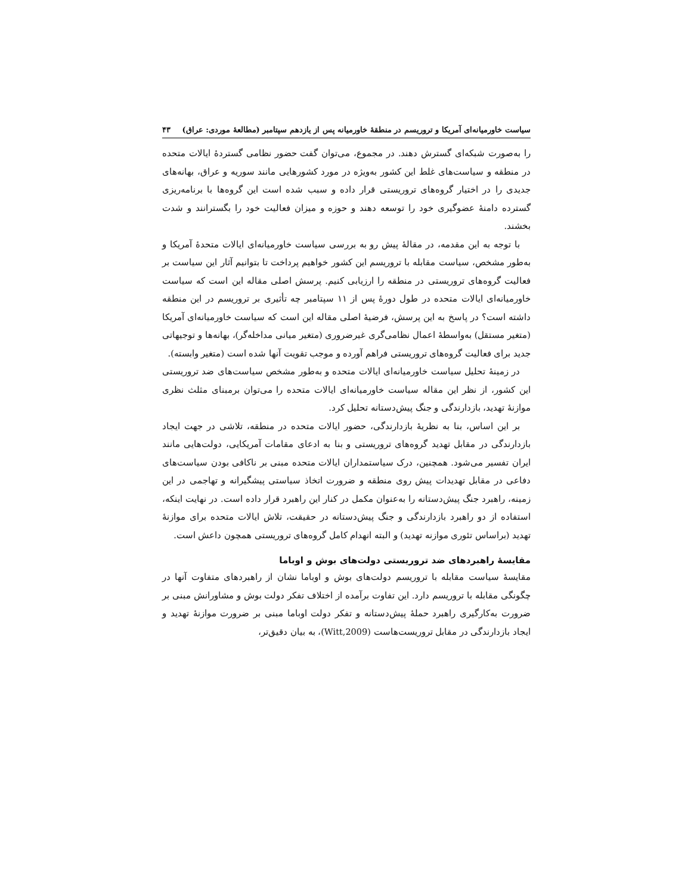سیاست خاورمیانه‌ای آمریکا و تروریسم در منطقهٔ خاورمیانه پس از یازدهم سپتامبر (مطالعهٔ موردی: عراق) ۴۳
را به‌صورت شبکه‌ای گسترش دهند. در مجموع، می‌توان گفت حضور نظامی گستردهٔ ایالات متحده در منطقه و سیاست‌های غلط این کشور به‌ویژه در مورد کشورهایی مانند سوریه و عراق، بهانه‌های جدیدی را در اختیار گروه‌های تروریستی قرار داده و سبب شده است این گروه‌ها با برنامه‌ریزی گسترده دامنهٔ عضوگیری خود را توسعه دهند و حوزه و میزان فعالیت خود را بگسترانند و شدت بخشند.
با توجه به این مقدمه، در مقالهٔ پیش رو به بررسی سیاست خاورمیانه‌ای ایالات متحدهٔ آمریکا و به‌طور مشخص، سیاست مقابله با تروریسم این کشور خواهیم پرداخت تا بتوانیم آثار این سیاست بر فعالیت گروه‌های تروریستی در منطقه را ارزیابی کنیم. پرسش اصلی مقاله این است که سیاست خاورمیانه‌ای ایالات متحده در طول دورهٔ پس از ۱۱ سپتامبر چه تأثیری بر تروریسم در این منطقه داشته است؟ در پاسخ به این پرسش، فرضیهٔ اصلی مقاله این است که سیاست خاورمیانه‌ای آمریکا (متغیر مستقل) به‌واسطهٔ اعمال نظامی‌گری غیرضروری (متغیر میانی مداخله‌گر)، بهانه‌ها و توجیهاتی جدید برای فعالیت گروه‌های تروریستی فراهم آورده و موجب تقویت آنها شده است (متغیر وابسته).
در زمینهٔ تحلیل سیاست خاورمیانه‌ای ایالات متحده و به‌طور مشخص سیاست‌های ضد تروریستی این کشور، از نظر این مقاله سیاست خاورمیانه‌ای ایالات متحده را می‌توان برمبنای مثلث نظری موازنهٔ تهدید، بازدارندگی و جنگ پیش‌دستانه تحلیل کرد.
بر این اساس، بنا به نظریهٔ بازدارندگی، حضور ایالات متحده در منطقه، تلاشی در جهت ایجاد بازدارندگی در مقابل تهدید گروه‌های تروریستی و بنا به ادعای مقامات آمریکایی، دولت‌هایی مانند ایران تفسیر می‌شود. همچنین، درک سیاستمداران ایالات متحده مبنی بر ناکافی بودن سیاست‌های دفاعی در مقابل تهدیدات پیش روی منطقه و ضرورت اتخاذ سیاستی پیشگیرانه و تهاجمی در این زمینه، راهبرد جنگ پیش‌دستانه را به‌عنوان مکمل در کنار این راهبرد قرار داده است. در نهایت اینکه، استفاده از دو راهبرد بازدارندگی و جنگ پیش‌دستانه در حقیقت، تلاش ایالات متحده برای موازنهٔ تهدید (براساس تئوری موازنه تهدید) و البته انهدام کامل گروه‌های تروریستی همچون داعش است.
مقایسهٔ راهبردهای ضد تروریستی دولت‌های بوش و اوباما
مقایسهٔ سیاست مقابله با تروریسم دولت‌های بوش و اوباما نشان از راهبردهای متفاوت آنها در چگونگی مقابله با تروریسم دارد. این تفاوت برآمده از اختلاف تفکر دولت بوش و مشاورانش مبنی بر ضرورت به‌کارگیری راهبرد حملهٔ پیش‌دستانه و تفکر دولت اوباما مبنی بر ضرورت موازنهٔ تهدید و ایجاد بازدارندگی در مقابل تروریست‌هاست (Witt,2009)، به بیان دقیق‌تر،